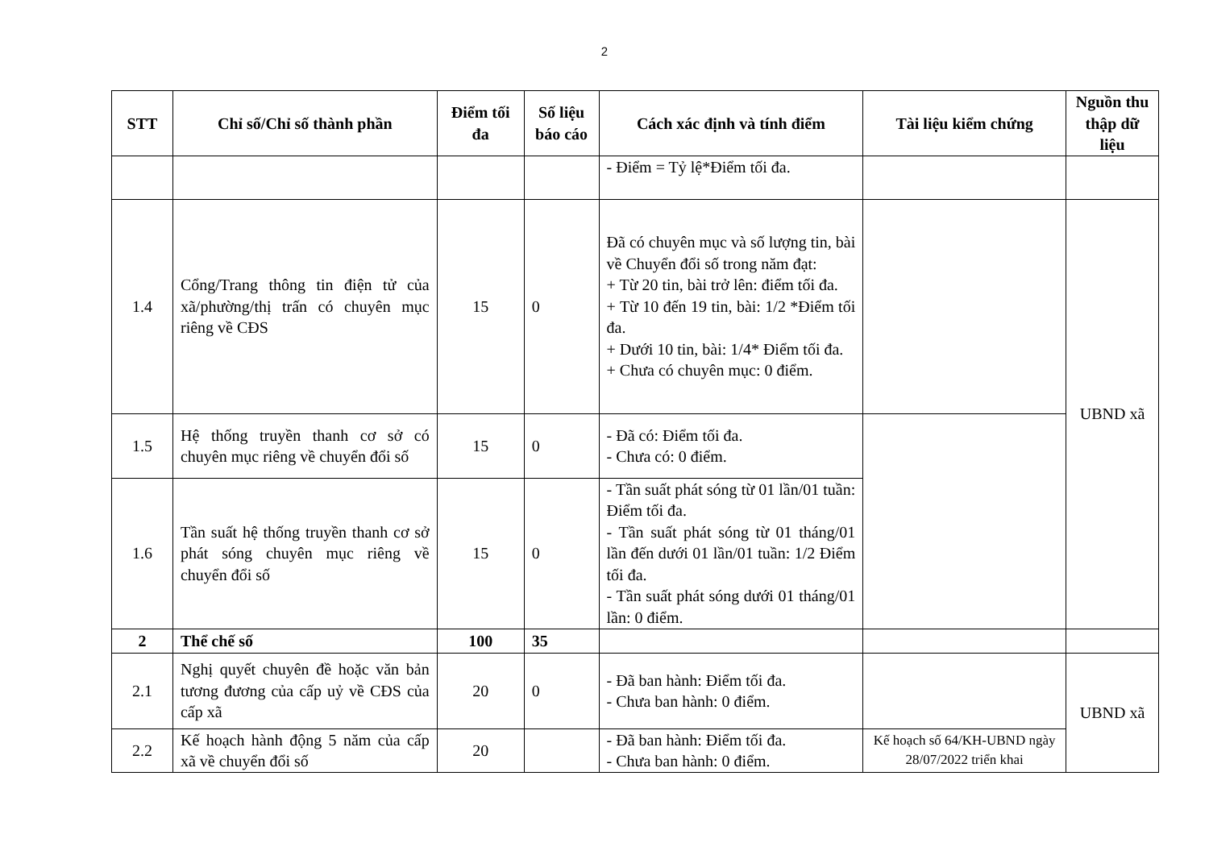2
| STT | Chỉ số/Chỉ số thành phần | Điểm tối đa | Số liệu báo cáo | Cách xác định và tính điểm | Tài liệu kiểm chứng | Nguồn thu thập dữ liệu |
| --- | --- | --- | --- | --- | --- | --- |
| | | | | - Điểm = Tỷ lệ*Điểm tối đa. | | |
| 1.4 | Cổng/Trang thông tin điện tử của xã/phường/thị trấn có chuyên mục riêng về CĐS | 15 | 0 | Đã có chuyên mục và số lượng tin, bài về Chuyển đổi số trong năm đạt: + Từ 20 tin, bài trở lên: điểm tối đa. + Từ 10 đến 19 tin, bài: 1/2 *Điểm tối đa. + Dưới 10 tin, bài: 1/4* Điểm tối đa. + Chưa có chuyên mục: 0 điểm. | | UBND xã |
| 1.5 | Hệ thống truyền thanh cơ sở có chuyên mục riêng về chuyển đổi số | 15 | 0 | - Đã có: Điểm tối đa. - Chưa có: 0 điểm. | | |
| 1.6 | Tần suất hệ thống truyền thanh cơ sở phát sóng chuyên mục riêng về chuyển đổi số | 15 | 0 | - Tần suất phát sóng từ 01 lần/01 tuần: Điểm tối đa. - Tần suất phát sóng từ 01 tháng/01 lần đến dưới 01 lần/01 tuần: 1/2 Điểm tối đa. - Tần suất phát sóng dưới 01 tháng/01 lần: 0 điểm. | | |
| 2 | Thể chế số | 100 | 35 | | | |
| 2.1 | Nghị quyết chuyên đề hoặc văn bản tương đương của cấp uỷ về CĐS của cấp xã | 20 | 0 | - Đã ban hành: Điểm tối đa. - Chưa ban hành: 0 điểm. | | UBND xã |
| 2.2 | Kế hoạch hành động 5 năm của cấp xã về chuyển đổi số | 20 | | - Đã ban hành: Điểm tối đa. - Chưa ban hành: 0 điểm. | Kế hoạch số 64/KH-UBND ngày 28/07/2022 triển khai | |